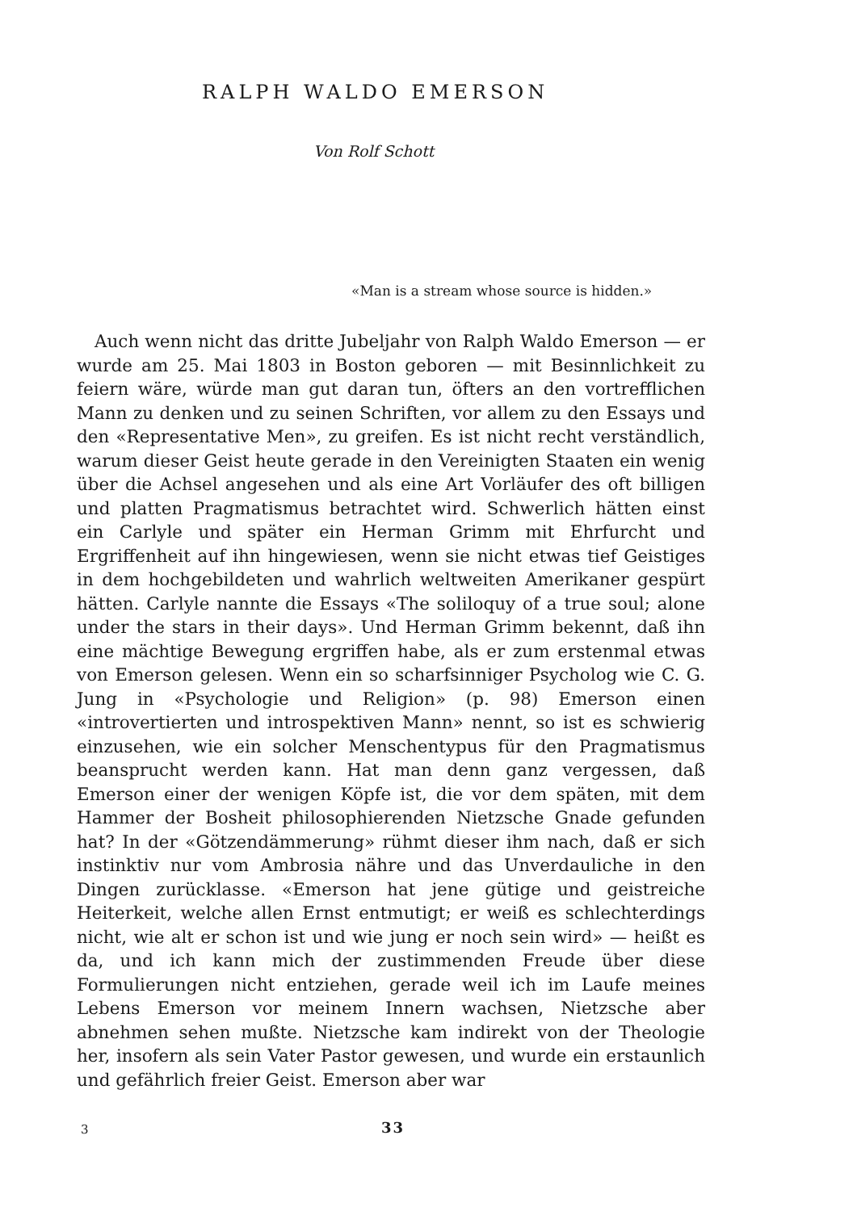RALPH WALDO EMERSON
Von Rolf Schott
«Man is a stream whose source is hidden.»
Auch wenn nicht das dritte Jubeljahr von Ralph Waldo Emerson — er wurde am 25. Mai 1803 in Boston geboren — mit Besinnlichkeit zu feiern wäre, würde man gut daran tun, öfters an den vortrefflichen Mann zu denken und zu seinen Schriften, vor allem zu den Essays und den «Representative Men», zu greifen. Es ist nicht recht verständlich, warum dieser Geist heute gerade in den Vereinigten Staaten ein wenig über die Achsel angesehen und als eine Art Vorläufer des oft billigen und platten Pragmatismus betrachtet wird. Schwerlich hätten einst ein Carlyle und später ein Herman Grimm mit Ehrfurcht und Ergriffenheit auf ihn hingewiesen, wenn sie nicht etwas tief Geistiges in dem hochgebildeten und wahrlich weltweiten Amerikaner gespürt hätten. Carlyle nannte die Essays «The soliloquy of a true soul; alone under the stars in their days». Und Herman Grimm bekennt, daß ihn eine mächtige Bewegung ergriffen habe, als er zum erstenmal etwas von Emerson gelesen. Wenn ein so scharfsinniger Psycholog wie C. G. Jung in «Psychologie und Religion» (p. 98) Emerson einen «introvertierten und introspektiven Mann» nennt, so ist es schwierig einzusehen, wie ein solcher Menschentypus für den Pragmatismus beansprucht werden kann. Hat man denn ganz vergessen, daß Emerson einer der wenigen Köpfe ist, die vor dem späten, mit dem Hammer der Bosheit philosophierenden Nietzsche Gnade gefunden hat? In der «Götzendämmerung» rühmt dieser ihm nach, daß er sich instinktiv nur vom Ambrosia nähre und das Unverdauliche in den Dingen zurücklasse. «Emerson hat jene gütige und geistreiche Heiterkeit, welche allen Ernst entmutigt; er weiß es schlechterdings nicht, wie alt er schon ist und wie jung er noch sein wird» — heißt es da, und ich kann mich der zustimmenden Freude über diese Formulierungen nicht entziehen, gerade weil ich im Laufe meines Lebens Emerson vor meinem Innern wachsen, Nietzsche aber abnehmen sehen mußte. Nietzsche kam indirekt von der Theologie her, insofern als sein Vater Pastor gewesen, und wurde ein erstaunlich und gefährlich freier Geist. Emerson aber war
3 33